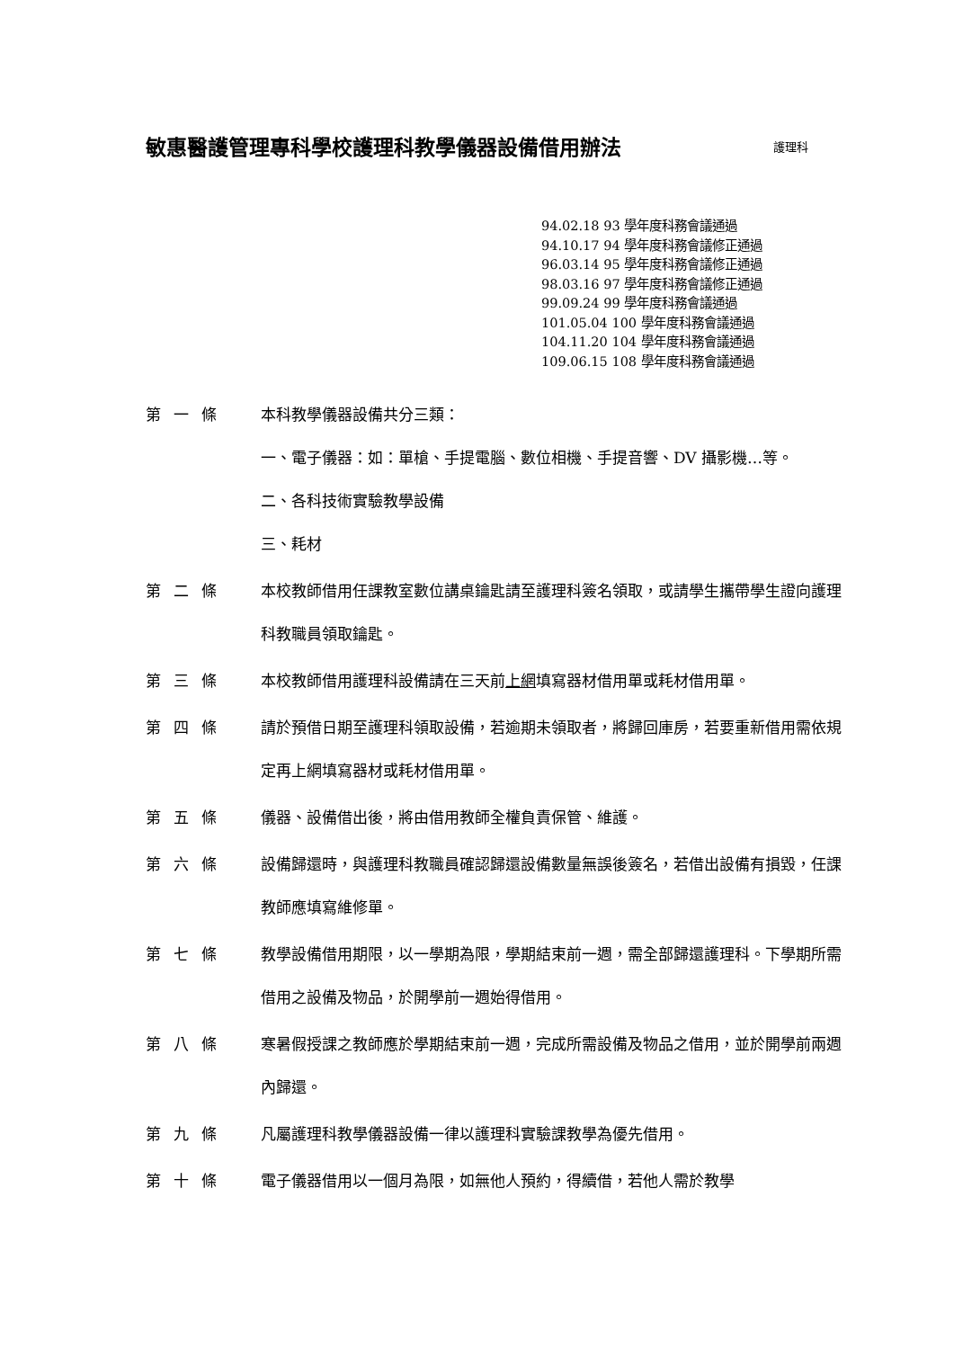敏惠醫護管理專科學校護理科教學儀器設備借用辦法 護理科
94.02.18 93 學年度科務會議通過
94.10.17 94 學年度科務會議修正通過
96.03.14 95 學年度科務會議修正通過
98.03.16 97 學年度科務會議修正通過
99.09.24 99 學年度科務會議通過
101.05.04 100 學年度科務會議通過
104.11.20 104 學年度科務會議通過
109.06.15 108 學年度科務會議通過
第一條 本科教學儀器設備共分三類：
一、電子儀器：如：單槍、手提電腦、數位相機、手提音響、DV 攝影機…等。
二、各科技術實驗教學設備
三、耗材
第二條 本校教師借用任課教室數位講桌鑰匙請至護理科簽名領取，或請學生攜帶學生證向護理科教職員領取鑰匙。
第三條 本校教師借用護理科設備請在三天前上網填寫器材借用單或耗材借用單。
第四條 請於預借日期至護理科領取設備，若逾期未領取者，將歸回庫房，若要重新借用需依規定再上網填寫器材或耗材借用單。
第五條 儀器、設備借出後，將由借用教師全權負責保管、維護。
第六條 設備歸還時，與護理科教職員確認歸還設備數量無誤後簽名，若借出設備有損毀，任課教師應填寫維修單。
第七條 教學設備借用期限，以一學期為限，學期結束前一週，需全部歸還護理科。下學期所需借用之設備及物品，於開學前一週始得借用。
第八條 寒暑假授課之教師應於學期結束前一週，完成所需設備及物品之借用，並於開學前兩週內歸還。
第九條 凡屬護理科教學儀器設備一律以護理科實驗課教學為優先借用。
第十條 電子儀器借用以一個月為限，如無他人預約，得續借，若他人需於教學